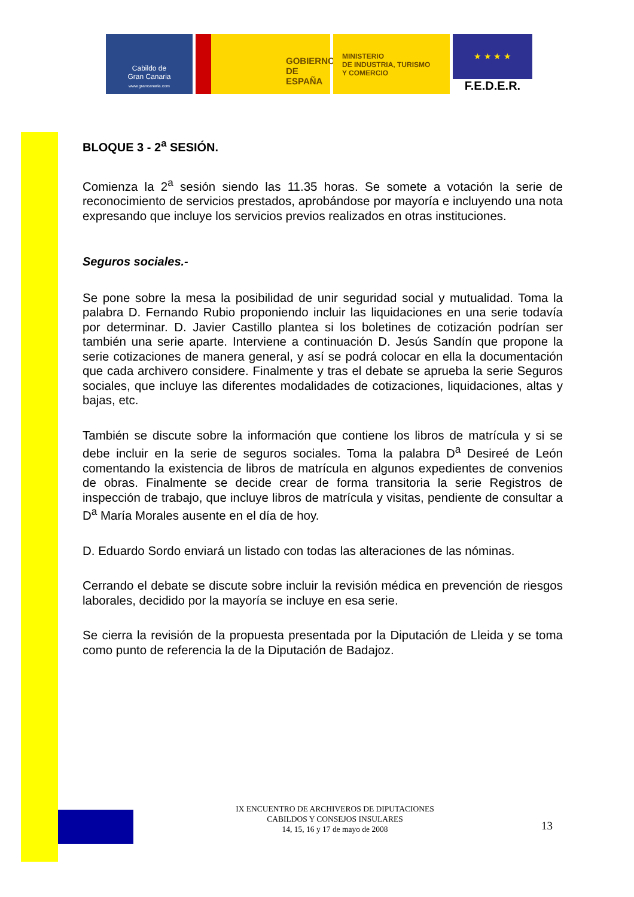Cabildo de
Gran Canaria
www.grancanaria.com
GOBIERNO
DE ESPAÑA
MINISTERIO
DE INDUSTRIA, TURISMO
Y COMERCIO
★ ★ ★ ★
F.E.D.E.R.
BLOQUE 3 - 2<sup>a</sup> SESIÓN.
Comienza la 2<sup>a</sup> sesión siendo las 11.35 horas. Se somete a votación la serie de reconocimiento de servicios prestados, aprobándose por mayoría e incluyendo una nota expresando que incluye los servicios previos realizados en otras instituciones.
Seguros sociales.-
Se pone sobre la mesa la posibilidad de unir seguridad social y mutualidad. Toma la palabra D. Fernando Rubio proponiendo incluir las liquidaciones en una serie todavía por determinar. D. Javier Castillo plantea si los boletines de cotización podrían ser también una serie aparte. Interviene a continuación D. Jesús Sandín que propone la serie cotizaciones de manera general, y así se podrá colocar en ella la documentación que cada archivero considere. Finalmente y tras el debate se aprueba la serie Seguros sociales, que incluye las diferentes modalidades de cotizaciones, liquidaciones, altas y bajas, etc.
También se discute sobre la información que contiene los libros de matrícula y si se debe incluir en la serie de seguros sociales. Toma la palabra D<sup>a</sup> Desireé de León comentando la existencia de libros de matrícula en algunos expedientes de convenios de obras. Finalmente se decide crear de forma transitoria la serie Registros de inspección de trabajo, que incluye libros de matrícula y visitas, pendiente de consultar a D<sup>a</sup> María Morales ausente en el día de hoy.
D. Eduardo Sordo enviará un listado con todas las alteraciones de las nóminas.
Cerrando el debate se discute sobre incluir la revisión médica en prevención de riesgos laborales, decidido por la mayoría se incluye en esa serie.
Se cierra la revisión de la propuesta presentada por la Diputación de Lleida y se toma como punto de referencia la de la Diputación de Badajoz.
IX ENCUENTRO DE ARCHIVEROS DE DIPUTACIONES
CABILDOS Y CONSEJOS INSULARES
14, 15, 16 y 17 de mayo de 2008
13